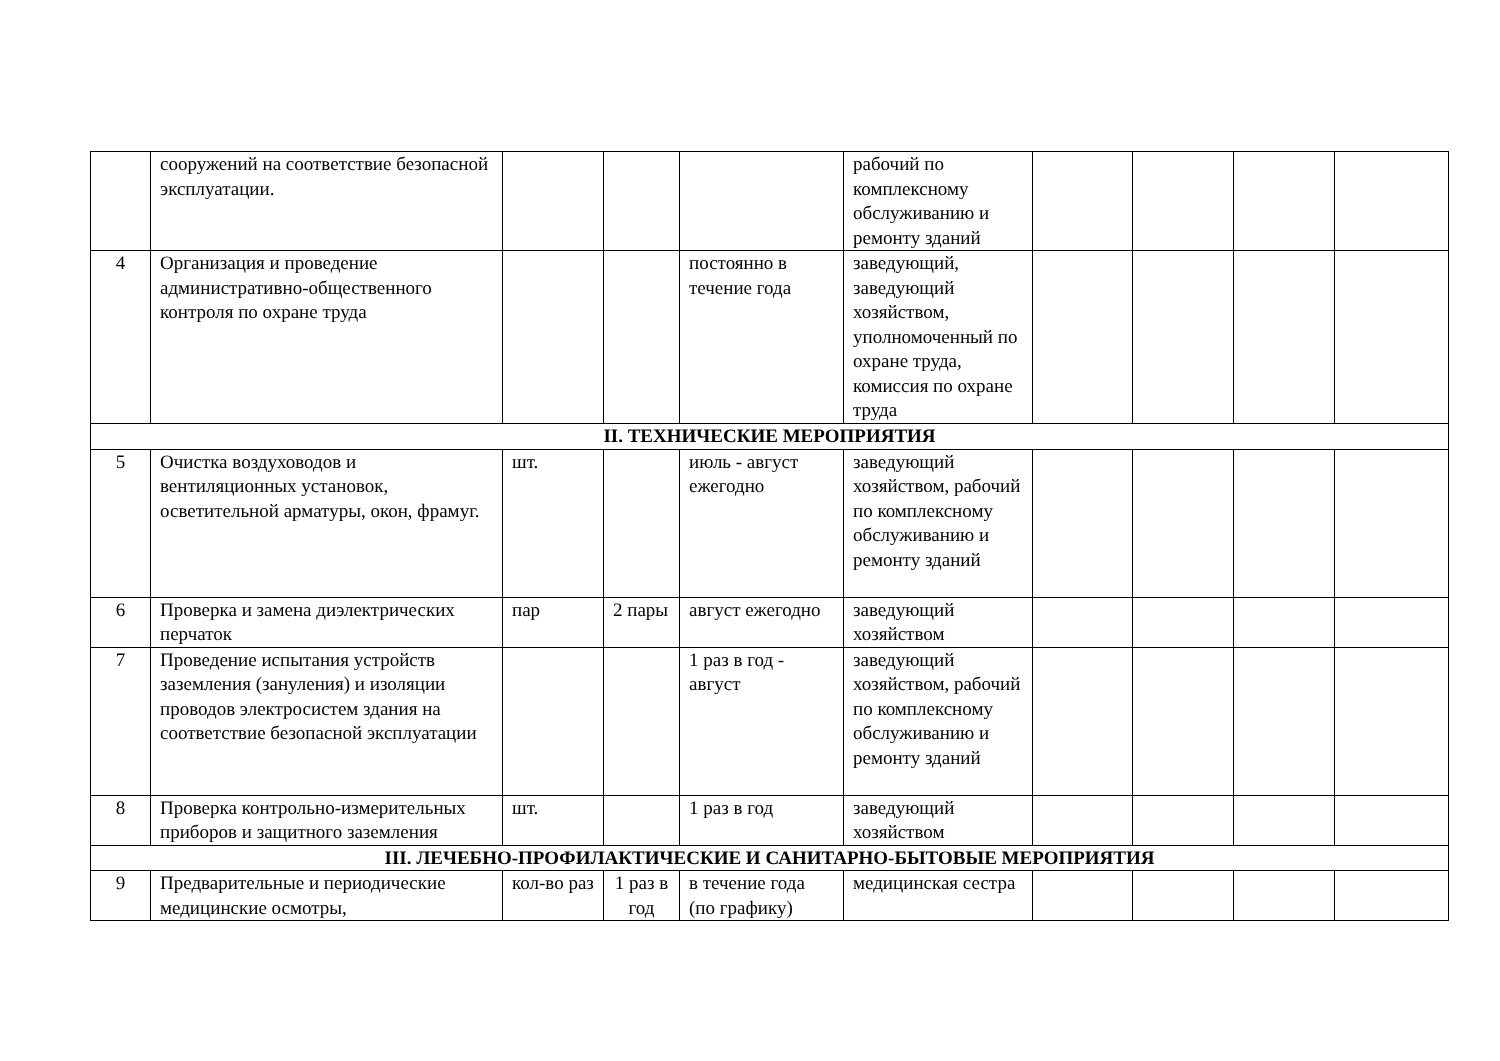| | сооружений на соответствие безопасной эксплуатации. | | | | рабочий по комплексному обслуживанию и ремонту зданий | | | | |
| 4 | Организация и проведение административно-общественного контроля по охране труда | | | постоянно в течение года | заведующий, заведующий хозяйством, уполномоченный по охране труда, комиссия по охране труда | | | | |
| II. ТЕХНИЧЕСКИЕ МЕРОПРИЯТИЯ | | | | | | | | | |
| 5 | Очистка воздуховодов и вентиляционных установок, осветительной арматуры, окон, фрамуг. | шт. | | июль - август ежегодно | заведующий хозяйством, рабочий по комплексному обслуживанию и ремонту зданий | | | | |
| 6 | Проверка и замена диэлектрических перчаток | пар | 2 пары | август ежегодно | заведующий хозяйством | | | | |
| 7 | Проведение испытания устройств заземления (зануления) и изоляции проводов электросистем здания на соответствие безопасной эксплуатации | | | 1 раз в год - август | заведующий хозяйством, рабочий по комплексному обслуживанию и ремонту зданий | | | | |
| 8 | Проверка контрольно-измерительных приборов и защитного заземления | шт. | | 1 раз в год | заведующий хозяйством | | | | |
| III. ЛЕЧЕБНО-ПРОФИЛАКТИЧЕСКИЕ И САНИТАРНО-БЫТОВЫЕ МЕРОПРИЯТИЯ | | | | | | | | | |
| 9 | Предварительные и периодические медицинские осмотры, | кол-во раз | 1 раз в год | в течение года (по графику) | медицинская сестра | | | | |